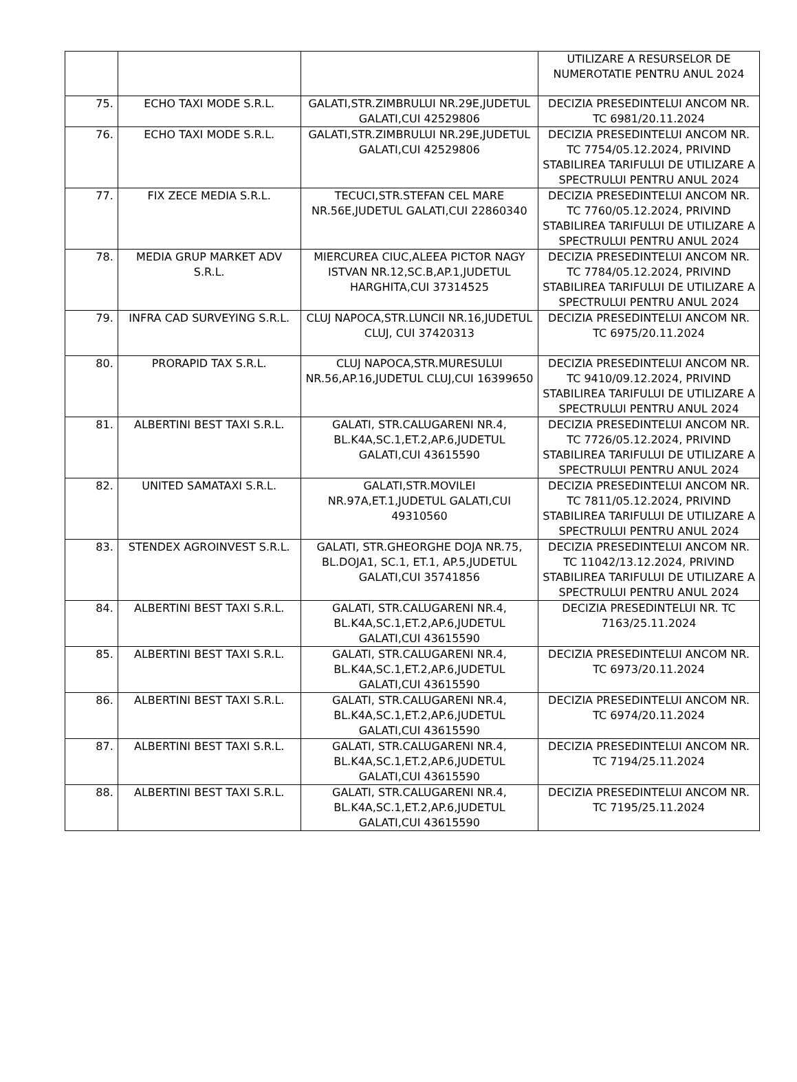| | | | UTILIZARE A RESURSELOR DE NUMEROTATIE PENTRU ANUL 2024 |
| 75. | ECHO TAXI MODE S.R.L. | GALATI,STR.ZIMBRULUI NR.29E,JUDETUL GALATI,CUI 42529806 | DECIZIA PRESEDINTELUI ANCOM NR. TC 6981/20.11.2024 |
| 76. | ECHO TAXI MODE S.R.L. | GALATI,STR.ZIMBRULUI NR.29E,JUDETUL GALATI,CUI 42529806 | DECIZIA PRESEDINTELUI ANCOM NR. TC 7754/05.12.2024, PRIVIND STABILIREA TARIFULUI DE UTILIZARE A SPECTRULUI PENTRU ANUL 2024 |
| 77. | FIX ZECE MEDIA S.R.L. | TECUCI,STR.STEFAN CEL MARE NR.56E,JUDETUL GALATI,CUI 22860340 | DECIZIA PRESEDINTELUI ANCOM NR. TC 7760/05.12.2024, PRIVIND STABILIREA TARIFULUI DE UTILIZARE A SPECTRULUI PENTRU ANUL 2024 |
| 78. | MEDIA GRUP MARKET ADV S.R.L. | MIERCUREA CIUC,ALEEA PICTOR NAGY ISTVAN NR.12,SC.B,AP.1,JUDETUL HARGHITA,CUI 37314525 | DECIZIA PRESEDINTELUI ANCOM NR. TC 7784/05.12.2024, PRIVIND STABILIREA TARIFULUI DE UTILIZARE A SPECTRULUI PENTRU ANUL 2024 |
| 79. | INFRA CAD SURVEYING S.R.L. | CLUJ NAPOCA,STR.LUNCII NR.16,JUDETUL CLUJ, CUI 37420313 | DECIZIA PRESEDINTELUI ANCOM NR. TC 6975/20.11.2024 |
| 80. | PRORAPID TAX S.R.L. | CLUJ NAPOCA,STR.MURESULUI NR.56,AP.16,JUDETUL CLUJ,CUI 16399650 | DECIZIA PRESEDINTELUI ANCOM NR. TC 9410/09.12.2024, PRIVIND STABILIREA TARIFULUI DE UTILIZARE A SPECTRULUI PENTRU ANUL 2024 |
| 81. | ALBERTINI BEST TAXI S.R.L. | GALATI, STR.CALUGARENI NR.4, BL.K4A,SC.1,ET.2,AP.6,JUDETUL GALATI,CUI 43615590 | DECIZIA PRESEDINTELUI ANCOM NR. TC 7726/05.12.2024, PRIVIND STABILIREA TARIFULUI DE UTILIZARE A SPECTRULUI PENTRU ANUL 2024 |
| 82. | UNITED SAMATAXI S.R.L. | GALATI,STR.MOVILEI NR.97A,ET.1,JUDETUL GALATI,CUI 49310560 | DECIZIA PRESEDINTELUI ANCOM NR. TC 7811/05.12.2024, PRIVIND STABILIREA TARIFULUI DE UTILIZARE A SPECTRULUI PENTRU ANUL 2024 |
| 83. | STENDEX AGROINVEST S.R.L. | GALATI, STR.GHEORGHE DOJA NR.75, BL.DOJA1, SC.1, ET.1, AP.5,JUDETUL GALATI,CUI 35741856 | DECIZIA PRESEDINTELUI ANCOM NR. TC 11042/13.12.2024, PRIVIND STABILIREA TARIFULUI DE UTILIZARE A SPECTRULUI PENTRU ANUL 2024 |
| 84. | ALBERTINI BEST TAXI S.R.L. | GALATI, STR.CALUGARENI NR.4, BL.K4A,SC.1,ET.2,AP.6,JUDETUL GALATI,CUI 43615590 | DECIZIA PRESEDINTELUI NR. TC 7163/25.11.2024 |
| 85. | ALBERTINI BEST TAXI S.R.L. | GALATI, STR.CALUGARENI NR.4, BL.K4A,SC.1,ET.2,AP.6,JUDETUL GALATI,CUI 43615590 | DECIZIA PRESEDINTELUI ANCOM NR. TC 6973/20.11.2024 |
| 86. | ALBERTINI BEST TAXI S.R.L. | GALATI, STR.CALUGARENI NR.4, BL.K4A,SC.1,ET.2,AP.6,JUDETUL GALATI,CUI 43615590 | DECIZIA PRESEDINTELUI ANCOM NR. TC 6974/20.11.2024 |
| 87. | ALBERTINI BEST TAXI S.R.L. | GALATI, STR.CALUGARENI NR.4, BL.K4A,SC.1,ET.2,AP.6,JUDETUL GALATI,CUI 43615590 | DECIZIA PRESEDINTELUI ANCOM NR. TC 7194/25.11.2024 |
| 88. | ALBERTINI BEST TAXI S.R.L. | GALATI, STR.CALUGARENI NR.4, BL.K4A,SC.1,ET.2,AP.6,JUDETUL GALATI,CUI 43615590 | DECIZIA PRESEDINTELUI ANCOM NR. TC 7195/25.11.2024 |